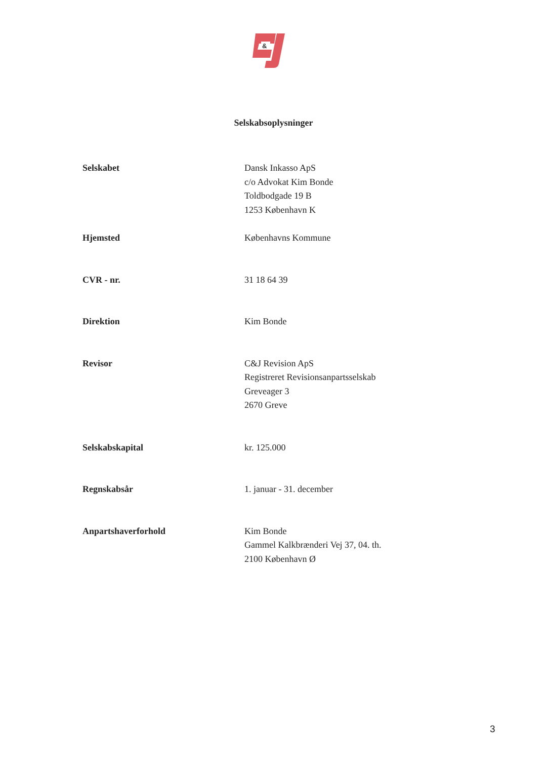&
Selskabsoplysninger
| Selskabet | Dansk Inkasso ApS c/o Advokat Kim Bonde Toldbodgade 19 B 1253 København K |
| Hjemsted | Københavns Kommune |
| CVR - nr. | 31 18 64 39 |
| Direktion | Kim Bonde |
| Revisor | C&J Revision ApS Registreret Revisionsanpartsselskab Greveager 3 2670 Greve |
| Selskabskapital | kr. 125.000 |
| Regnskabsår | 1. januar - 31. december |
| Anpartshaverforhold | Kim Bonde Gammel Kalkbrænderi Vej 37, 04. th. 2100 København Ø |
3